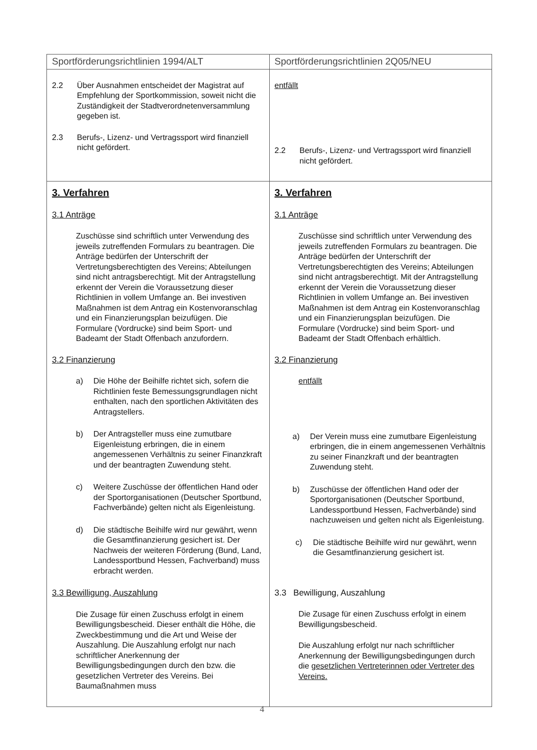| Sportförderungsrichtlinien 1994/ALT | Sportförderungsrichtlinien 2Q05/NEU |
| --- | --- |
| 2.2 Über Ausnahmen entscheidet der Magistrat auf Empfehlung der Sportkommission, soweit nicht die Zuständigkeit der Stadtverordnetenversammlung gegeben ist. 2.3 Berufs-, Lizenz- und Vertragssport wird finanziell nicht gefördert. | entfällt 2.2 Berufs-, Lizenz- und Vertragssport wird finanziell nicht gefördert. |
| 3. Verfahren 3.1 Anträge Zuschüsse sind schriftlich unter Verwendung des jeweils zutreffenden Formulars zu beantragen. Die Anträge bedürfen der Unterschrift der Vertretungsberechtigten des Vereins; Abteilungen sind nicht antragsberechtigt. Mit der Antragstellung erkennt der Verein die Voraussetzung dieser Richtlinien in vollem Umfange an. Bei investiven Maßnahmen ist dem Antrag ein Kostenvoranschlag und ein Finanzierungsplan beizufügen. Die Formulare (Vordrucke) sind beim Sport- und Badeamt der Stadt Offenbach anzufordern. 3.2 Finanzierung a) Die Höhe der Beihilfe richtet sich, sofern die Richtlinien feste Bemessungsgrundlagen nicht enthalten, nach den sportlichen Aktivitäten des Antragstellers. b) Der Antragsteller muss eine zumutbare Eigenleistung erbringen, die in einem angemessenen Verhältnis zu seiner Finanzkraft und der beantragten Zuwendung steht. c) Weitere Zuschüsse der öffentlichen Hand oder der Sportorganisationen (Deutscher Sportbund, Fachverbände) gelten nicht als Eigenleistung. d) Die städtische Beihilfe wird nur gewährt, wenn die Gesamtfinanzierung gesichert ist. Der Nachweis der weiteren Förderung (Bund, Land, Landessportbund Hessen, Fachverband) muss erbracht werden. 3.3 Bewilligung, Auszahlung Die Zusage für einen Zuschuss erfolgt in einem Bewilligungsbescheid. Dieser enthält die Höhe, die Zweckbestimmung und die Art und Weise der Auszahlung. Die Auszahlung erfolgt nur nach schriftlicher Anerkennung der Bewilligungsbedingungen durch den bzw. die gesetzlichen Vertreter des Vereins. Bei Baumaßnahmen muss | 3. Verfahren 3.1 Anträge Zuschüsse sind schriftlich unter Verwendung des jeweils zutreffenden Formulars zu beantragen. Die Anträge bedürfen der Unterschrift der Vertretungsberechtigten des Vereins; Abteilungen sind nicht antragsberechtigt. Mit der Antragstellung erkennt der Verein die Voraussetzung dieser Richtlinien in vollem Umfange an. Bei investiven Maßnahmen ist dem Antrag ein Kostenvoranschlag und ein Finanzierungsplan beizufügen. Die Formulare (Vordrucke) sind beim Sport- und Badeamt der Stadt Offenbach erhältlich. 3.2 Finanzierung entfällt a) Der Verein muss eine zumutbare Eigenleistung erbringen, die in einem angemessenen Verhältnis zu seiner Finanzkraft und der beantragten Zuwendung steht. b) Zuschüsse der öffentlichen Hand oder der Sportorganisationen (Deutscher Sportbund, Landessportbund Hessen, Fachverbände) sind nachzuweisen und gelten nicht als Eigenleistung. c) Die städtische Beihilfe wird nur gewährt, wenn die Gesamtfinanzierung gesichert ist. 3.3 Bewilligung, Auszahlung Die Zusage für einen Zuschuss erfolgt in einem Bewilligungsbescheid. Die Auszahlung erfolgt nur nach schriftlicher Anerkennung der Bewilligungsbedingungen durch die gesetzlichen Vertreterinnen oder Vertreter des Vereins. |
4